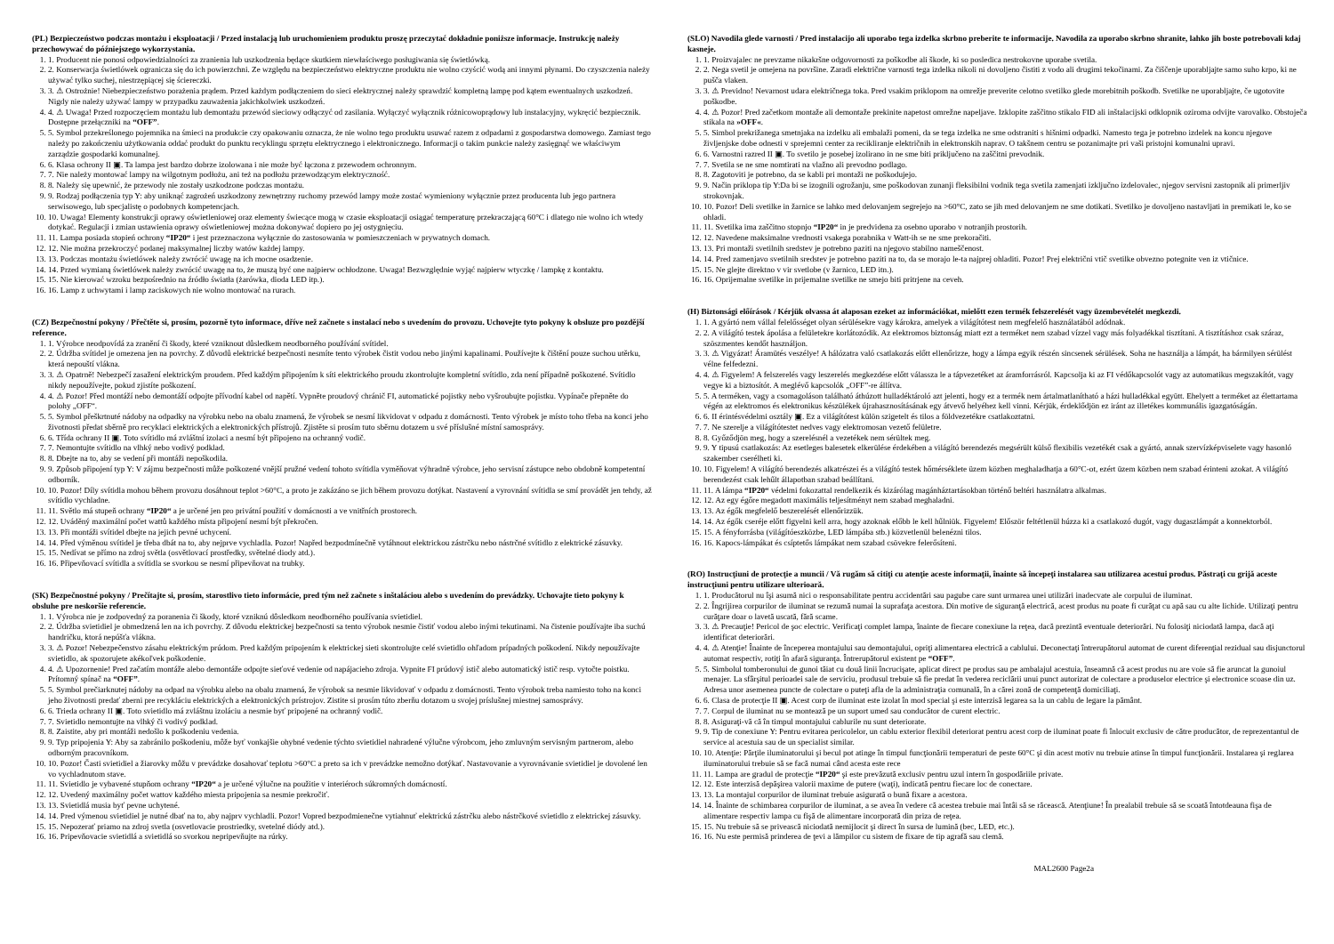(PL) Bezpieczeństwo podczas montażu i eksploatacji / Przed instalacją lub uruchomieniem produktu proszę przeczytać dokładnie poniższe informacje. Instrukcję należy przechowywać do późniejszego wykorzystania.
1. 1. Producent nie ponosi odpowiedzialności za zranienia lub uszkodzenia będące skutkiem niewłaściwego posługiwania się świetlówką.
2. 2. Konserwacja świetlówek ogranicza się do ich powierzchni. Ze względu na bezpieczeństwo elektryczne produktu nie wolno czyścić wodą ani innymi płynami. Do czyszczenia należy używać tylko suchej, niestrzępiącej się ściereczki.
3. 3. ⚠ Ostrożnie! Niebezpieczeństwo porażenia prądem. Przed każdym podłączeniem do sieci elektrycznej należy sprawdzić kompletną lampę pod kątem ewentualnych uszkodzeń. Nigdy nie należy używać lampy w przypadku zauważenia jakichkolwiek uszkodzeń.
4. 4. ⚠ Uwaga! Przed rozpoczęciem montażu lub demontażu przewód sieciowy odłączyć od zasilania. Wyłączyć wyłącznik różnicowoprądowy lub instalacyjny, wykręcić bezpiecznik. Dostępne przełączniki na “OFF”.
5. 5. Symbol przekreślonego pojemnika na śmieci na produkcie czy opakowaniu oznacza, że nie wolno tego produktu usuwać razem z odpadami z gospodarstwa domowego. Zamiast tego należy po zakończeniu użytkowania oddać produkt do punktu recyklingu sprzętu elektrycznego i elektronicznego. Informacji o takim punkcie należy zasięgnąć we właściwym zarządzie gospodarki komunalnej.
6. 6. Klasa ochrony II ▣. Ta lampa jest bardzo dobrze izolowana i nie może być łączona z przewodem ochronnym.
7. 7. Nie należy montować lampy na wilgotnym podłożu, ani też na podłożu przewodzącym elektryczność.
8. 8. Należy się upewnić, że przewody nie zostały uszkodzone podczas montażu.
9. 9. Rodzaj podłączenia typ Y: aby uniknąć zagrożeń uszkodzony zewnętrzny ruchomy przewód lampy może zostać wymieniony wyłącznie przez producenta lub jego partnera serwisowego, lub specjalistę o podobnych kompetencjach.
10. 10. Uwaga! Elementy konstrukcji oprawy oświetleniowej oraz elementy świecące mogą w czasie eksploatacji osiągać temperaturę przekraczającą 60°C i dlatego nie wolno ich wtedy dotykać. Regulacji i zmian ustawienia oprawy oświetleniowej można dokonywać dopiero po jej ostygnięciu.
11. 11. Lampa posiada stopień ochrony “IP20“ i jest przeznaczona wyłącznie do zastosowania w pomieszczeniach w prywatnych domach.
12. 12. Nie można przekroczyć podanej maksymalnej liczby watów każdej lampy.
13. 13. Podczas montażu świetlówek należy zwrócić uwagę na ich mocne osadzenie.
14. 14. Przed wymianą świetlówek należy zwrócić uwagę na to, że muszą być one najpierw ochłodzone. Uwaga! Bezwzględnie wyjąć najpierw wtyczkę / lampkę z kontaktu.
15. 15. Nie kierować wzroku bezpośrednio na źródło światła (żarówka, dioda LED itp.).
16. 16. Lamp z uchwytami i lamp zaciskowych nie wolno montować na rurach.
(CZ) Bezpečnostní pokyny / Přečtěte si, prosím, pozorně tyto informace, dříve než začnete s instalací nebo s uvedením do provozu. Uchovejte tyto pokyny k obsluze pro pozdější reference.
1. 1. Výrobce neodpovídá za zranění či škody, které vzniknout důsledkem neodborného používání svítidel.
2. 2. Údržba svítidel je omezena jen na povrchy. Z důvodů elektrické bezpečnosti nesmíte tento výrobek čistit vodou nebo jinými kapalinami. Používejte k čištění pouze suchou utěrku, která nepouští vlákna.
3. 3. ⚠ Opatrně! Nebezpečí zasažení elektrickým proudem. Před každým připojením k síti elektrického proudu zkontrolujte kompletní svítidlo, zda není případně poškozené. Svítidlo nikdy nepoužívejte, pokud zjistíte poškození.
4. 4. ⚠ Pozor! Před montáží nebo demontáží odpojte přívodní kabel od napětí. Vypněte proudový chránič FI, automatické pojistky nebo vyšroubujte pojistku. Vypínače přepněte do polohy „OFF“.
5. 5. Symbol přeškrtnuté nádoby na odpadky na výrobku nebo na obalu znamená, že výrobek se nesmí likvidovat v odpadu z domácnosti. Tento výrobek je místo toho třeba na konci jeho životnosti předat sběrně pro recyklaci elektrických a elektronických přístrojů. Zjistěte si prosím tuto sběrnu dotazem u své příslušné místní samosprávy.
6. 6. Třída ochrany II ▣. Toto svítidlo má zvláštní izolaci a nesmí být připojeno na ochranný vodič.
7. 7. Nemontujte svítidlo na vlhký nebo vodivý podklad.
8. 8. Dbejte na to, aby se vedení při montáži nepoškodila.
9. 9. Způsob připojení typ Y: V zájmu bezpečnosti může poškozené vnější pružné vedení tohoto svítidla vyměňovat výhradně výrobce, jeho servisní zástupce nebo obdobně kompetentní odborník.
10. 10. Pozor! Díly svítidla mohou během provozu dosáhnout teplot >60°C, a proto je zakázáno se jich během provozu dotýkat. Nastavení a vyrovnání svítidla se smí provádět jen tehdy, až svítidlo vychladne.
11. 11. Světlo má stupeň ochrany “IP20“ a je určené jen pro privátní použití v domácnosti a ve vnitřních prostorech.
12. 12. Uváděný maximální počet wattů každého místa připojení nesmí být překročen.
13. 13. Při montáži svítidel dbejte na jejich pevné uchycení.
14. 14. Před výměnou svítidel je třeba dbát na to, aby nejprve vychladla. Pozor! Napřed bezpodmínečně vytáhnout elektrickou zástrčku nebo nástrčné svítidlo z elektrické zásuvky.
15. 15. Nedívat se přímo na zdroj světla (osvětlovací prostředky, světelné diody atd.).
16. 16. Připevňovací svítidla a svítidla se svorkou se nesmí připevňovat na trubky.
(SK) Bezpečnostné pokyny / Prečítajte si, prosím, starostlivo tieto informácie, pred tým než začnete s inštaláciou alebo s uvedením do prevádzky. Uchovajte tieto pokyny k obsluhe pre neskoršie referencie.
1. 1. Výrobca nie je zodpovedný za poranenia či škody, ktoré vzniknú dôsledkom neodborného používania svietidiel.
2. 2. Údržba svietidiel je obmedzená len na ich povrchy. Z dôvodu elektrickej bezpečnosti sa tento výrobok nesmie čistiť vodou alebo inými tekutinami. Na čistenie používajte iba suchú handričku, ktorá nepúšťa vlákna.
3. 3. ⚠ Pozor! Nebezpečenstvo zásahu elektrickým prúdom. Pred každým pripojením k elektrickej sieti skontrolujte celé svietidlo ohľadom prípadných poškodení. Nikdy nepoužívajte svietidlo, ak spozorujete akékoľvek poškodenie.
4. 4. ⚠ Upozornenie! Pred začatím montáže alebo demontáže odpojte sieťové vedenie od napájacieho zdroja. Vypnite FI prúdový istič alebo automatický istič resp. vytočte poistku. Prítomný spínač na “OFF”.
5. 5. Symbol prečiarknutej nádoby na odpad na výrobku alebo na obalu znamená, že výrobok sa nesmie likvidovať v odpadu z domácnosti. Tento výrobok treba namiesto toho na konci jeho životnosti predať zberni pre recykláciu elektrických a elektronických prístrojov. Zistite si prosím túto zberňu dotazom u svojej príslušnej miestnej samosprávy.
6. 6. Trieda ochrany II ▣. Toto svietidlo má zvláštnu izoláciu a nesmie byť pripojené na ochranný vodič.
7. 7. Svietidlo nemontujte na vlhký či vodivý podklad.
8. 8. Zaistite, aby pri montáži nedošlo k poškodeniu vedenia.
9. 9. Typ pripojenia Y: Aby sa zabránilo poškodeniu, môže byť vonkajšie ohybné vedenie týchto svietidiel nahradené výlučne výrobcom, jeho zmluvným servisným partnerom, alebo odborným pracovníkom.
10. 10. Pozor! Časti svietidiel a žiarovky môžu v prevádzke dosahovať teplotu >60°C a preto sa ich v prevádzke nemožno dotýkať. Nastavovanie a vyrovnávanie svietidiel je dovolené len vo vychladnutom stave.
11. 11. Svietidlo je vybavené stupňom ochrany “IP20“ a je určené výlučne na použitie v interiéroch súkromných domácností.
12. 12. Uvedený maximálny počet wattov každého miesta pripojenia sa nesmie prekročiť.
13. 13. Svietidlá musia byť pevne uchytené.
14. 14. Pred výmenou svietidiel je nutné dbať na to, aby najprv vychladli. Pozor! Vopred bezpodmienečne vytiahnuť elektrickú zástrčku alebo nástrčkové svietidlo z elektrickej zásuvky.
15. 15. Nepozerať priamo na zdroj svetla (osvetlovacie prostriedky, svetelné diódy atd.).
16. 16. Pripevňovacie svietidlá a svietidlá so svorkou nepripevňujte na rúrky.
(SLO) Navodila glede varnosti / Pred instalacijo ali uporabo tega izdelka skrbno preberite te informacije. Navodila za uporabo skrbno shranite, lahko jih boste potrebovali kdaj kasneje.
1. 1. Proizvajalec ne prevzame nikakršne odgovornosti za poškodbe ali škode, ki so posledica nestrokovne uporabe svetila.
2. 2. Nega svetil je omejena na površine. Zaradi električne varnosti tega izdelka nikoli ni dovoljeno čistiti z vodo ali drugimi tekočinami. Za čiščenje uporabljajte samo suho krpo, ki ne pušča vlaken.
3. 3. ⚠ Previdno! Nevarnost udara električnega toka. Pred vsakim priklopom na omrežje preverite celotno svetilko glede morebitnih poškodb. Svetilke ne uporabljajte, če ugotovite poškodbe.
4. 4. ⚠ Pozor! Pred začetkom montaže ali demontaže prekinite napetost omrežne napeljave. Izklopite zaščitno stikalo FID ali inštalacijski odklopnik oziroma odvijte varovalko. Obstoječa stikala na »OFF«.
5. 5. Simbol prekrižanega smetnjaka na izdelku ali embalaži pomeni, da se tega izdelka ne sme odstraniti s hišnimi odpadki. Namesto tega je potrebno izdelek na koncu njegove življenjske dobe odnesti v sprejemni center za recikliranje električnih in elektronskih naprav. O takšnem centru se pozanimajte pri vaši pristojni komunalni upravi.
6. 6. Varnostni razred II ▣. To svetilo je posebej izolirano in ne sme biti priključeno na zaščitni prevodnik.
7. 7. Svetila se ne sme nomtirati na vlažno ali prevodno podlago.
8. 8. Zagotoviti je potrebno, da se kabli pri montaži ne poškodujejo.
9. 9. Način priklopa tip Y:Da bi se izognili ogrožanju, sme poškodovan zunanji fleksibilni vodnik tega svetila zamenjati izključno izdelovalec, njegov servisni zastopnik ali primerljiv strokovnjak.
10. 10. Pozor! Deli svetilke in žarnice se lahko med delovanjem segrejejo na >60°C, zato se jih med delovanjem ne sme dotikati. Svetilko je dovoljeno nastavljati in premikati le, ko se ohladi.
11. 11. Svetilka ima zaščitno stopnjo “IP20“ in je predvidena za osebno uporabo v notranjih prostorih.
12. 12. Navedene maksimalne vrednosti vsakega porabnika v Watt-ih se ne sme prekoračiti.
13. 13. Pri montaži svetilnih sredstev je potrebno paziti na njegovo stabilno nameščenost.
14. 14. Pred zamenjavo svetilnih sredstev je potrebno paziti na to, da se morajo le-ta najprej ohladiti. Pozor! Prej električni vtič svetilke obvezno potegnite ven iz vtičnice.
15. 15. Ne glejte direktno v vir svetlobe (v žarnico, LED itn.).
16. 16. Oprijemalne svetilke in prijemalne svetilke ne smejo biti pritrjene na ceveh.
(H) Biztonsági előírások / Kérjük olvassa át alaposan ezeket az információkat, mielőtt ezen termék felszerelését vagy üzembevételét megkezdi.
1. 1. A gyártó nem vállal felelősséget olyan sérülésekre vagy károkra, amelyek a világítótest nem megfelelő használatából adódnak.
2. 2. A világító testek ápolása a felületekre korlátozódik. Az elektromos biztonság miatt ezt a terméket nem szabad vízzel vagy más folyadékkal tisztítani. A tisztításhoz csak száraz, szöszmentes kendőt használjon.
3. 3. ⚠ Vigyázat! Áramütés veszélye! A hálózatra való csatlakozás előtt ellenőrizze, hogy a lámpa egyik részén sincsenek sérülések. Soha ne használja a lámpát, ha bármilyen sérülést vélne felfedezni.
4. 4. ⚠ Figyelem! A felszerelés vagy leszerelés megkezdése előtt válassza le a tápvezetéket az áramforrásról. Kapcsolja ki az FI védőkapcsolót vagy az automatikus megszakítót, vagy vegye ki a biztosítót. A meglévő kapcsolók „OFF”-re állítva.
5. 5. A terméken, vagy a csomagoláson található áthúzott hulladéktároló azt jelenti, hogy ez a termék nem ártalmatlanítható a házi hulladékkal együtt. Ehelyett a terméket az élettartama végén az elektromos és elektronikus készülékek újrahasznosításának egy átvevő helyéhez kell vinni. Kérjük, érdeklődjön ez iránt az illetékes kommunális igazgatóságán.
6. 6. II érintésvédelmi osztály ▣. Ez a világítótest külön szigetelt és tilos a földvezetékre csatlakoztatni.
7. 7. Ne szerelje a világítótestet nedves vagy elektromosan vezető felületre.
8. 8. Győződjön meg, hogy a szerelésnél a vezetékek nem sérültek meg.
9. 9. Y tipusú csatlakozás: Az esetleges balesetek elkerülése érdekében a világító berendezés megsérült külső flexibilis vezetékét csak a gyártó, annak szervízképviselete vagy hasonló szakember cserélheti ki.
10. 10. Figyelem! A világító berendezés alkatrészei és a világító testek hőmérséklete üzem közben meghaladhatja a 60°C-ot, ezért üzem közben nem szabad érinteni azokat. A világító berendezést csak lehűlt állapotban szabad beállítani.
11. 11. A lámpa “IP20“ védelmi fokozattal rendelkezik és kizárólag magánháztartásokban történő beltéri használatra alkalmas.
12. 12. Az egy égőre megadott maximális teljesítményt nem szabad meghaladni.
13. 13. Az égők megfelelő beszerelését ellenőrizzük.
14. 14. Az égők cseréje előtt figyelni kell arra, hogy azoknak előbb le kell hűlniük. Figyelem! Először feltétlenül húzza ki a csatlakozó dugót, vagy dugaszlámpát a konnektorból.
15. 15. A fényforrásba (világítóeszközbe, LED lámpába stb.) közvetlenül belenézni tilos.
16. 16. Kapocs-lámpákat és csíptetős lámpákat nem szabad csövekre felerősíteni.
(RO) Instrucţiuni de protecţie a muncii / Vă rugăm să citiţi cu atenţie aceste informaţii, înainte să începeţi instalarea sau utilizarea acestui produs. Păstraţi cu grijă aceste instrucţiuni pentru utilizare ulterioară.
1. 1. Producătorul nu îşi asumă nici o responsabilitate pentru accidentări sau pagube care sunt urmarea unei utilizări inadecvate ale corpului de iluminat.
2. 2. Îngrijirea corpurilor de iluminat se rezumă numai la suprafaţa acestora. Din motive de siguranţă electrică, acest produs nu poate fi curăţat cu apă sau cu alte lichide. Utilizaţi pentru curăţare doar o lavetă uscată, fără scame.
3. 3. ⚠ Precauţie! Pericol de şoc electric. Verificaţi complet lampa, înainte de fiecare conexiune la reţea, dacă prezintă eventuale deteriorări. Nu folosiţi niciodată lampa, dacă aţi identificat deteriorări.
4. 4. ⚠ Atenţie! Înainte de începerea montajului sau demontajului, opriţi alimentarea electrică a cablului. Deconectaţi întrerupătorul automat de curent diferenţial rezidual sau disjunctorul automat respectiv, rotiţi în afară siguranţa. Întrerupătorul existent pe “OFF”.
5. 5. Simbolul tomberonului de gunoi tăiat cu două linii încrucişate, aplicat direct pe produs sau pe ambalajul acestuia, înseamnă că acest produs nu are voie să fie aruncat la gunoiul menajer. La sfârşitul perioadei sale de serviciu, produsul trebuie să fie predat în vederea reciclării unui punct autorizat de colectare a produselor electrice şi electronice scoase din uz. Adresa unor asemenea puncte de colectare o puteţi afla de la administraţia comunală, în a cărei zonă de competenţă domiciliaţi.
6. 6. Clasa de protecţie II ▣. Acest corp de iluminat este izolat în mod special şi este interzisă legarea sa la un cablu de legare la pământ.
7. 7. Corpul de iluminat nu se montează pe un suport umed sau conducător de curent electric.
8. 8. Asiguraţi-vă că în timpul montajului cablurile nu sunt deteriorate.
9. 9. Tip de conexiune Y: Pentru evitarea pericolelor, un cablu exterior flexibil deteriorat pentru acest corp de iluminat poate fi înlocuit exclusiv de către producător, de reprezentantul de service al acestuia sau de un specialist similar.
10. 10. Atenţie: Părţile iluminatorului şi becul pot atinge în timpul funcţionării temperaturi de peste 60°C şi din acest motiv nu trebuie atinse în timpul funcţionării. Instalarea şi reglarea iluminatorului trebuie să se facă numai când acesta este rece
11. 11. Lampa are gradul de protecţie “IP20“ şi este prevăzută exclusiv pentru uzul intern în gospodăriile private.
12. 12. Este interzisă depăşirea valorii maxime de putere (waţi), indicată pentru fiecare loc de conectare.
13. 13. La montajul corpurilor de iluminat trebuie asigurată o bună fixare a acestora.
14. 14. Înainte de schimbarea corpurilor de iluminat, a se avea în vedere că acestea trebuie mai întâi să se răcească. Atenţiune! În prealabil trebuie să se scoată întotdeauna fişa de alimentare respectiv lampa cu fişă de alimentare incorporată din priza de reţea.
15. 15. Nu trebuie să se privească niciodată nemijlocit şi direct în sursa de lumină (bec, LED, etc.).
16. 16. Nu este permisă prinderea de ţevi a lămpilor cu sistem de fixare de tip agrafă sau clemă.
MAL2600 Page2a